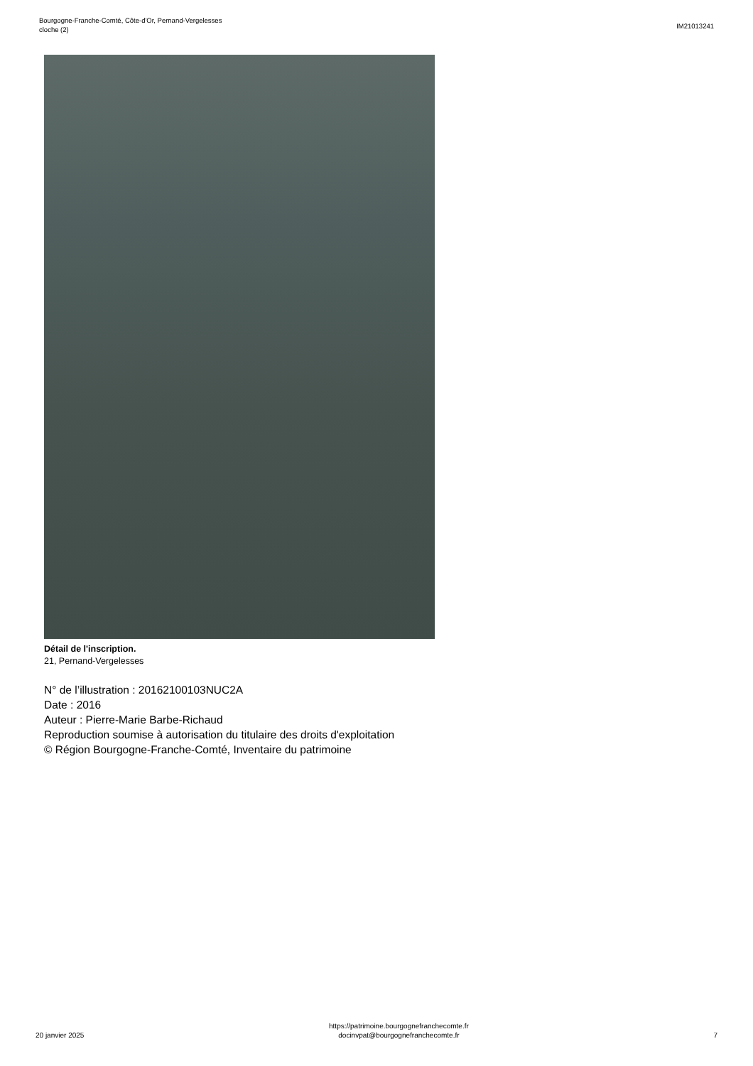Bourgogne-Franche-Comté, Côte-d'Or, Pernand-Vergelesses
cloche (2)
IM21013241
Détail de l'inscription.
21, Pernand-Vergelesses
N° de l’illustration : 20162100103NUC2A
Date : 2016
Auteur : Pierre-Marie Barbe-Richaud
Reproduction soumise à autorisation du titulaire des droits d'exploitation
© Région Bourgogne-Franche-Comté, Inventaire du patrimoine
20 janvier 2025
https://patrimoine.bourgognefranchecomte.fr
docinvpat@bourgognefranchecomte.fr
7